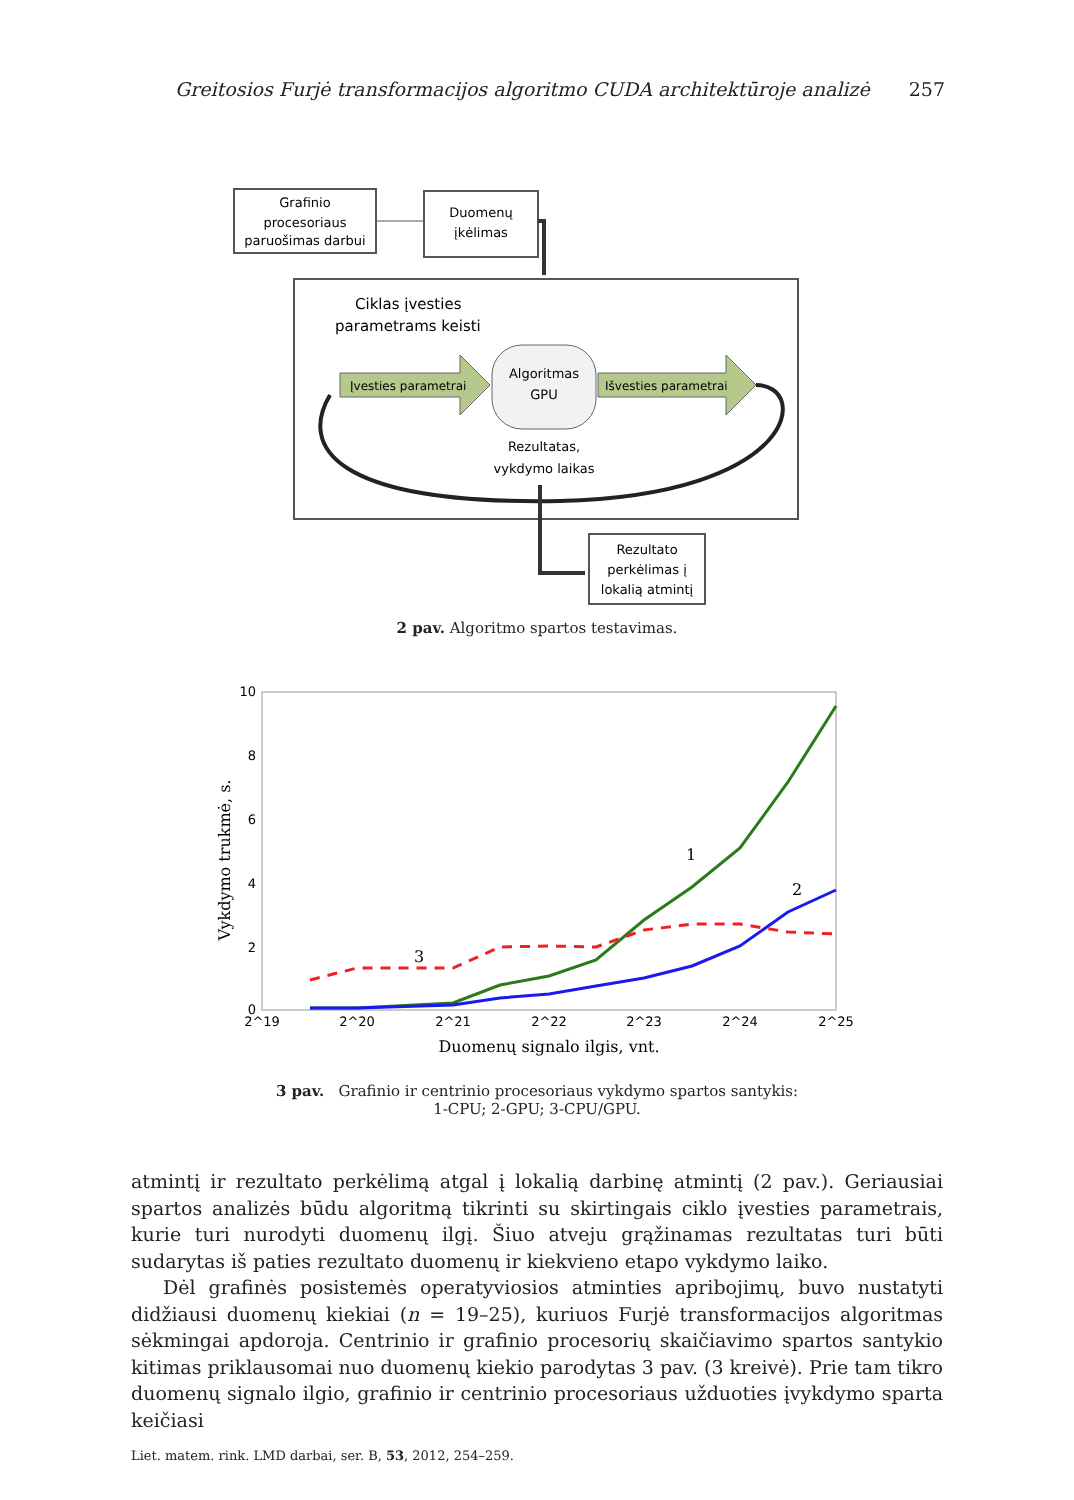Greitosios Furjė transformacijos algoritmo CUDA architektūroje analizė 257
Grafinio
procesoriaus
paruošimas darbui
Duomenų
įkėlimas
Ciklas įvesties
parametrams keisti
Įvesties parametrai
Algoritmas
GPU
Išvesties parametrai
Rezultatas,
vykdymo laikas
Rezultato
perkėlimas į
lokalią atmintį
2 pav. Algoritmo spartos testavimas.
10
8
6
4
2
0
2^19
2^20
2^21
2^22
2^23
2^24
2^25
Duomenų signalo ilgis, vnt.
Vykdymo trukmė, s.
1
2
3
3 pav. Grafinio ir centrinio procesoriaus vykdymo spartos santykis:
1-CPU; 2-GPU; 3-CPU/GPU.
atmintį ir rezultato perkėlimą atgal į lokalią darbinę atmintį (2 pav.). Geriausiai spartos analizės būdu algoritmą tikrinti su skirtingais ciklo įvesties parametrais, kurie turi nurodyti duomenų ilgį. Šiuo atveju grąžinamas rezultatas turi būti sudarytas iš paties rezultato duomenų ir kiekvieno etapo vykdymo laiko.
Dėl grafinės posistemės operatyviosios atminties apribojimų, buvo nustatyti didžiausi duomenų kiekiai (n = 19–25), kuriuos Furjė transformacijos algoritmas sėkmingai apdoroja. Centrinio ir grafinio procesorių skaičiavimo spartos santykio kitimas priklausomai nuo duomenų kiekio parodytas 3 pav. (3 kreivė). Prie tam tikro duomenų signalo ilgio, grafinio ir centrinio procesoriaus užduoties įvykdymo sparta keičiasi
Liet. matem. rink. LMD darbai, ser. B, 53, 2012, 254–259.